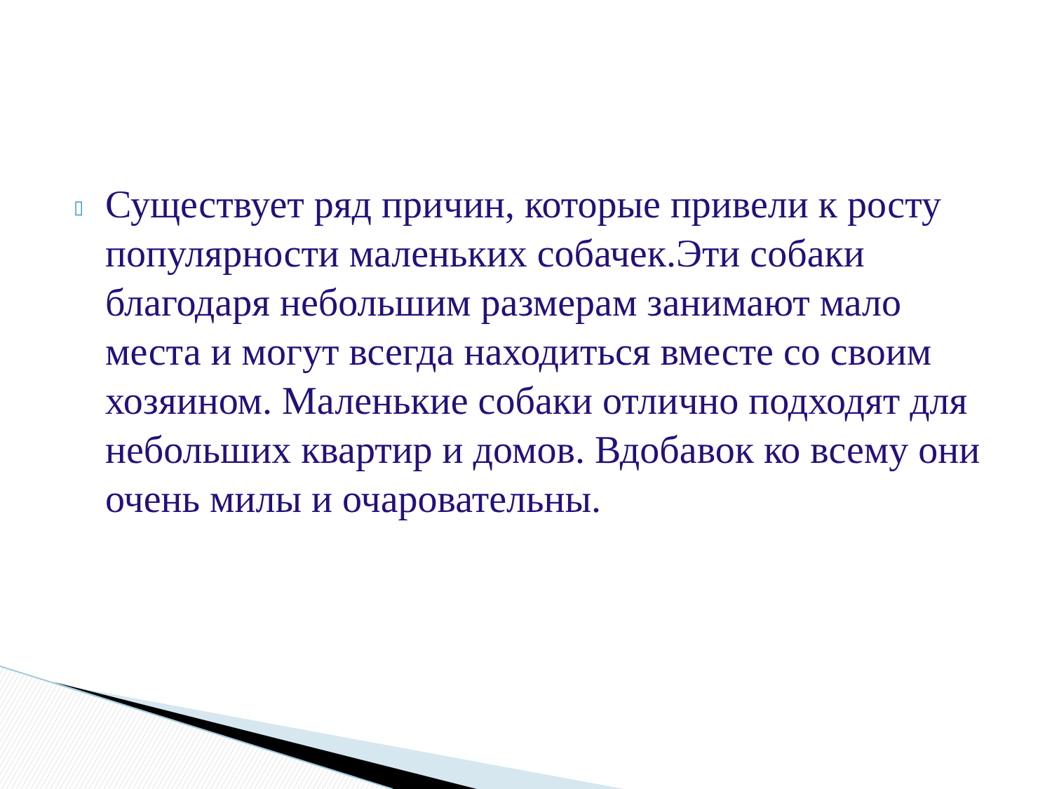▯
Существует ряд причин, которые привели к росту популярности маленьких собачек.Эти собаки благодаря небольшим размерам занимают мало места и могут всегда находиться вместе со своим хозяином. Маленькие собаки отлично подходят для небольших квартир и домов. Вдобавок ко всему они очень милы и очаровательны.